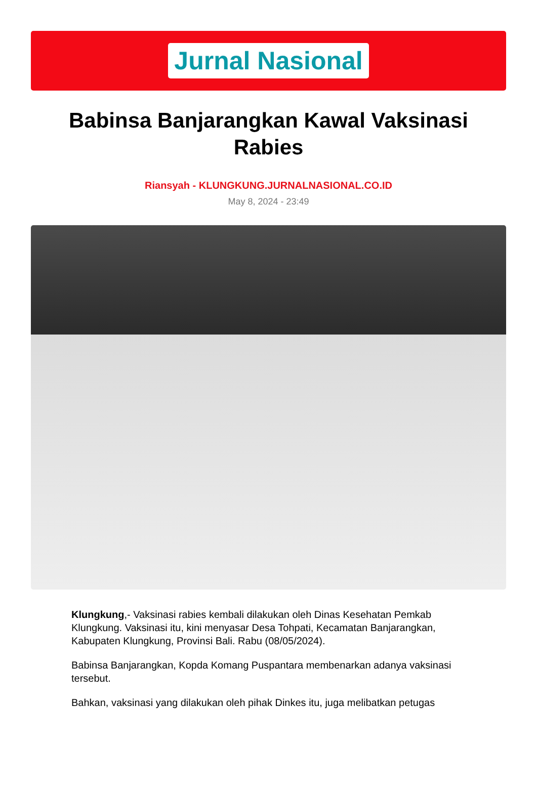Jurnal Nasional
Babinsa Banjarangkan Kawal Vaksinasi Rabies
Riansyah - KLUNGKUNG.JURNALNASIONAL.CO.ID
May 8, 2024 - 23:49
Klungkung,- Vaksinasi rabies kembali dilakukan oleh Dinas Kesehatan Pemkab Klungkung. Vaksinasi itu, kini menyasar Desa Tohpati, Kecamatan Banjarangkan, Kabupaten Klungkung, Provinsi Bali. Rabu (08/05/2024).
Babinsa Banjarangkan, Kopda Komang Puspantara membenarkan adanya vaksinasi tersebut.
Bahkan, vaksinasi yang dilakukan oleh pihak Dinkes itu, juga melibatkan petugas